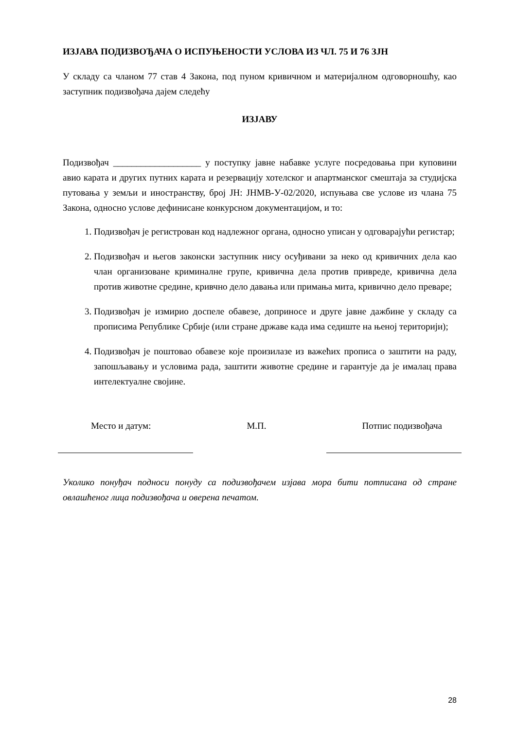ИЗЈАВА ПОДИЗВОЂАЧА О ИСПУЊЕНОСТИ УСЛОВА ИЗ ЧЛ. 75 И 76 ЗЈН
У складу са чланом 77 став 4 Закона, под пуном кривичном и материјалном одговорношћу, као заступник подизвођача дајем следећу
ИЗЈАВУ
Подизвођач ___________________ у поступку јавне набавке услуге посредовања при куповини авио карата и других путних карата и резервацију хотелског и апартманског смештаја за студијска путовања у земљи и иностранству, број ЈН: ЈНМВ-У-02/2020, испуњава све услове из члана 75 Закона, односно услове дефинисане конкурсном документацијом, и то:
1. Подизвођач је регистрован код надлежног органа, односно уписан у одговарајући регистар;
2. Подизвођач и његов законски заступник нису осуђивани за неко од кривичних дела као члан организоване криминалне групе, кривична дела против привреде, кривична дела против животне средине, кривчно дело давања или примања мита, кривично дело преваре;
3. Подизвођач је измирио доспеле обавезе, доприносе и друге јавне дажбине у складу са прописима Републике Србије (или стране државе када има седиште на њеној територији);
4. Подизвођач је поштовао обавезе које произилазе из важећих прописа о заштити на раду, запошљавању и условима рада, заштити животне средине и гарантује да је ималац права интелектуалне својине.
Место и датум: М.П. Потпис подизвођача
Уколико понуђач подноси понуду са подизвођачем изјава мора бити потписана од стране овлашћеног лица подизвођача и оверена печатом.
28